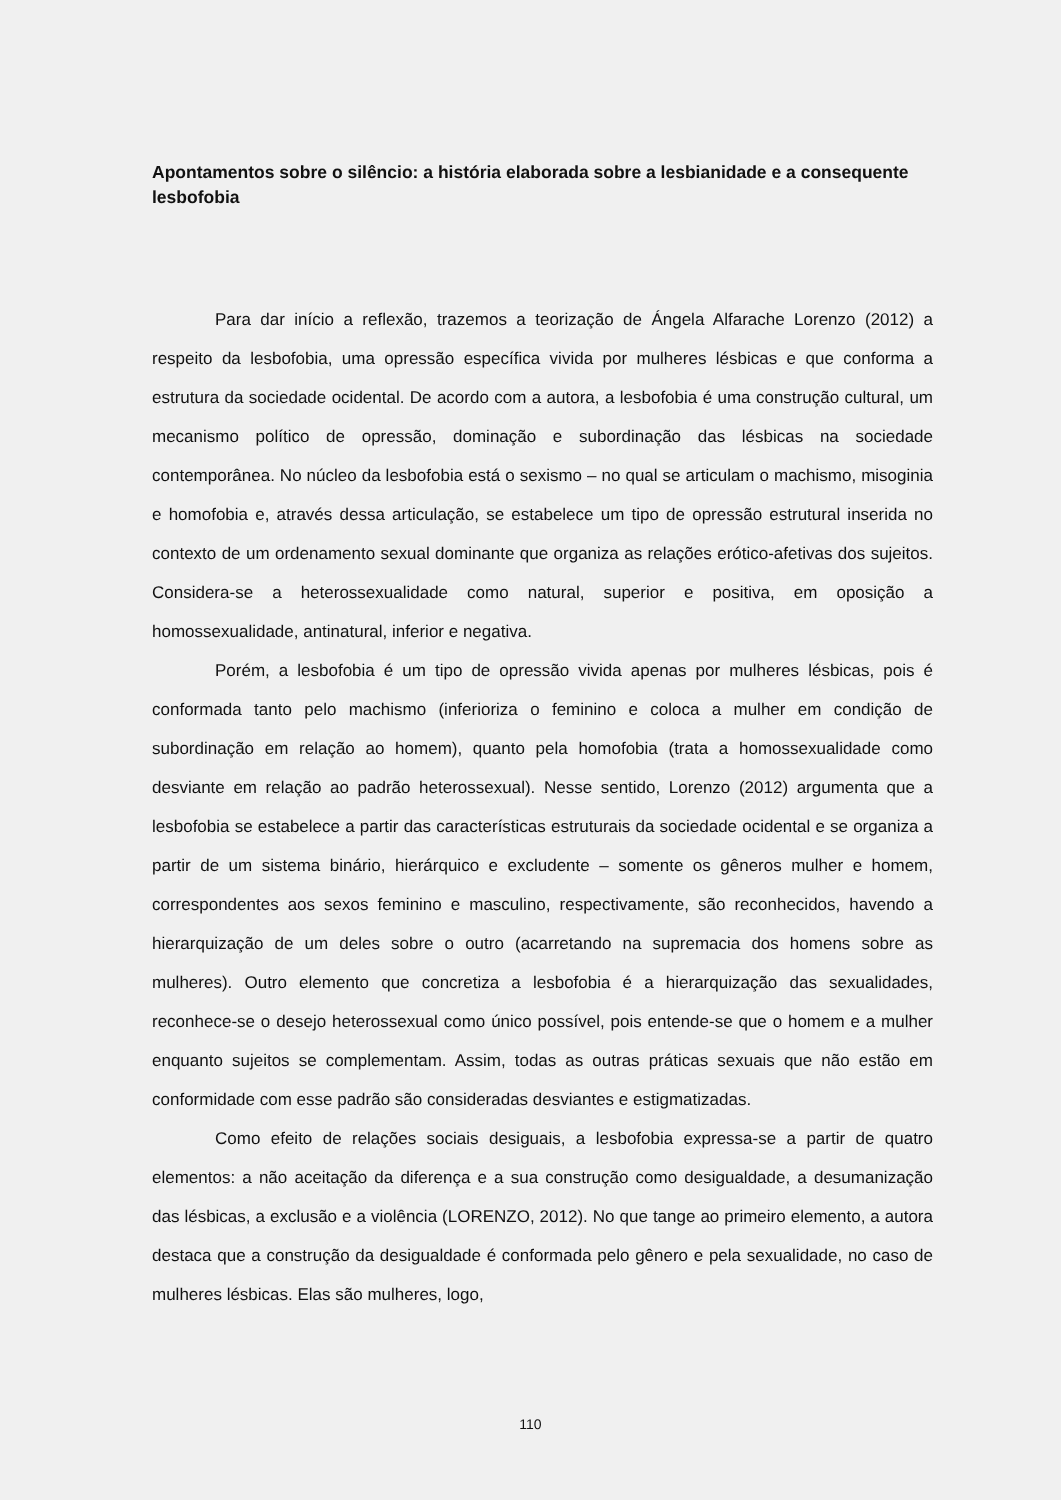Apontamentos sobre o silêncio: a história elaborada sobre a lesbianidade e a consequente lesbofobia
Para dar início a reflexão, trazemos a teorização de Ángela Alfarache Lorenzo (2012) a respeito da lesbofobia, uma opressão específica vivida por mulheres lésbicas e que conforma a estrutura da sociedade ocidental. De acordo com a autora, a lesbofobia é uma construção cultural, um mecanismo político de opressão, dominação e subordinação das lésbicas na sociedade contemporânea. No núcleo da lesbofobia está o sexismo – no qual se articulam o machismo, misoginia e homofobia e, através dessa articulação, se estabelece um tipo de opressão estrutural inserida no contexto de um ordenamento sexual dominante que organiza as relações erótico-afetivas dos sujeitos. Considera-se a heterossexualidade como natural, superior e positiva, em oposição a homossexualidade, antinatural, inferior e negativa.
Porém, a lesbofobia é um tipo de opressão vivida apenas por mulheres lésbicas, pois é conformada tanto pelo machismo (inferioriza o feminino e coloca a mulher em condição de subordinação em relação ao homem), quanto pela homofobia (trata a homossexualidade como desviante em relação ao padrão heterossexual). Nesse sentido, Lorenzo (2012) argumenta que a lesbofobia se estabelece a partir das características estruturais da sociedade ocidental e se organiza a partir de um sistema binário, hierárquico e excludente – somente os gêneros mulher e homem, correspondentes aos sexos feminino e masculino, respectivamente, são reconhecidos, havendo a hierarquização de um deles sobre o outro (acarretando na supremacia dos homens sobre as mulheres). Outro elemento que concretiza a lesbofobia é a hierarquização das sexualidades, reconhece-se o desejo heterossexual como único possível, pois entende-se que o homem e a mulher enquanto sujeitos se complementam. Assim, todas as outras práticas sexuais que não estão em conformidade com esse padrão são consideradas desviantes e estigmatizadas.
Como efeito de relações sociais desiguais, a lesbofobia expressa-se a partir de quatro elementos: a não aceitação da diferença e a sua construção como desigualdade, a desumanização das lésbicas, a exclusão e a violência (LORENZO, 2012). No que tange ao primeiro elemento, a autora destaca que a construção da desigualdade é conformada pelo gênero e pela sexualidade, no caso de mulheres lésbicas. Elas são mulheres, logo,
110